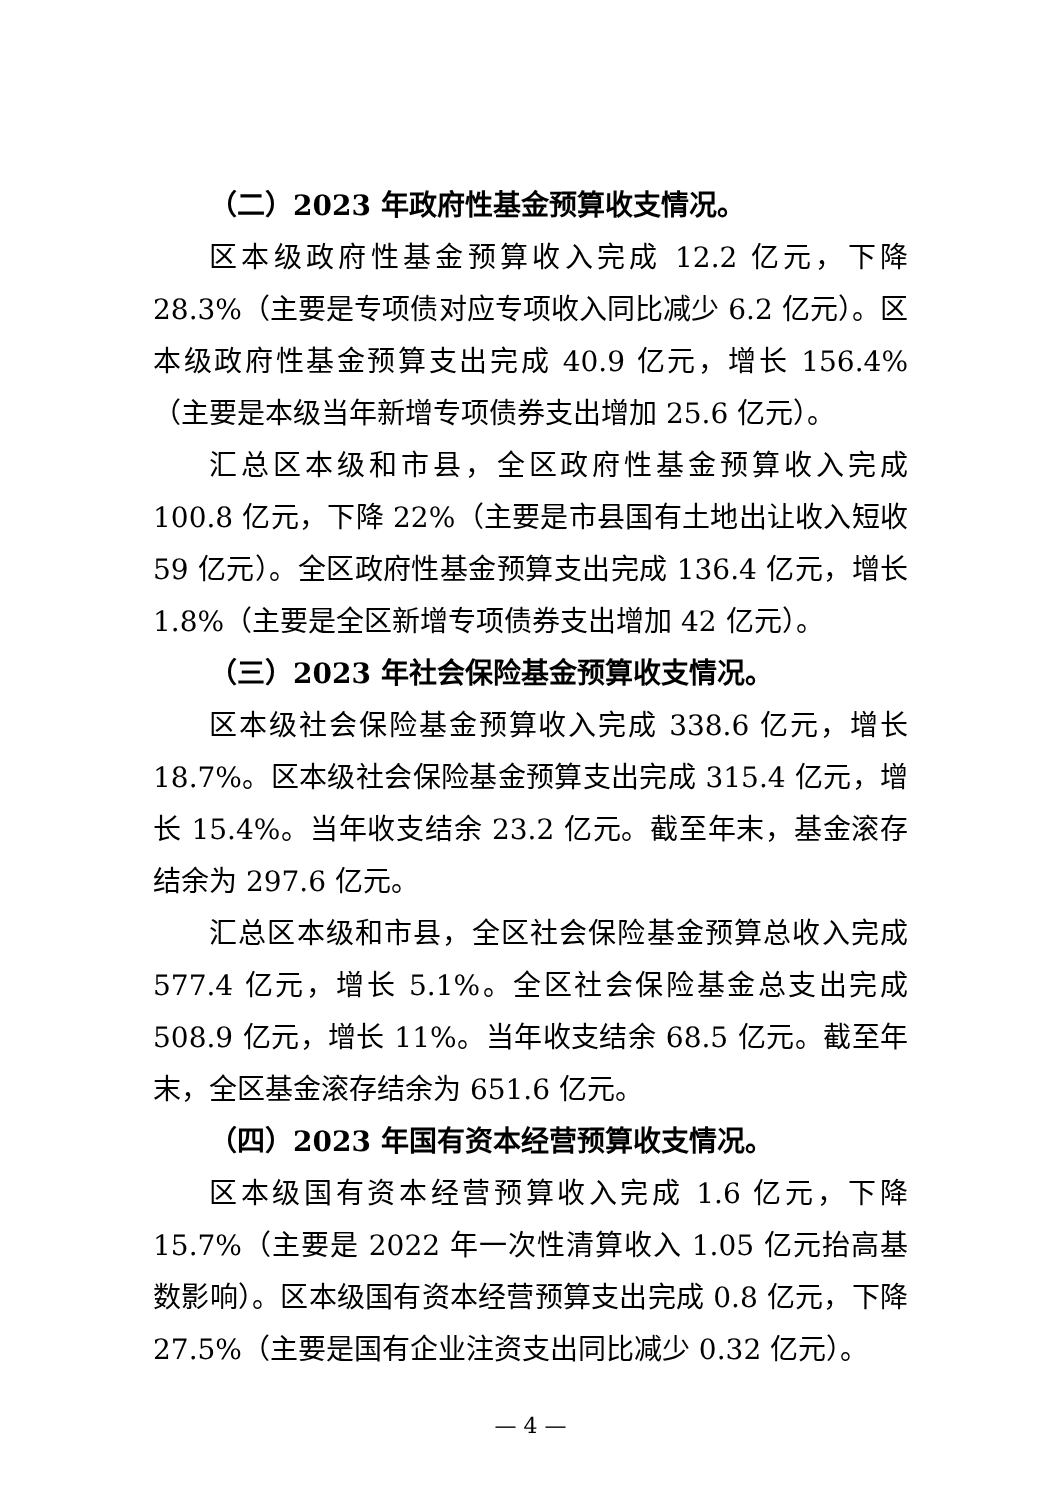（二）2023 年政府性基金预算收支情况。
区本级政府性基金预算收入完成 12.2 亿元，下降 28.3%（主要是专项债对应专项收入同比减少 6.2 亿元）。区本级政府性基金预算支出完成 40.9 亿元，增长 156.4%（主要是本级当年新增专项债券支出增加 25.6 亿元）。
汇总区本级和市县，全区政府性基金预算收入完成 100.8 亿元，下降 22%（主要是市县国有土地出让收入短收 59 亿元）。全区政府性基金预算支出完成 136.4 亿元，增长 1.8%（主要是全区新增专项债券支出增加 42 亿元）。
（三）2023 年社会保险基金预算收支情况。
区本级社会保险基金预算收入完成 338.6 亿元，增长 18.7%。区本级社会保险基金预算支出完成 315.4 亿元，增长 15.4%。当年收支结余 23.2 亿元。截至年末，基金滚存结余为 297.6 亿元。
汇总区本级和市县，全区社会保险基金预算总收入完成 577.4 亿元，增长 5.1%。全区社会保险基金总支出完成 508.9 亿元，增长 11%。当年收支结余 68.5 亿元。截至年末，全区基金滚存结余为 651.6 亿元。
（四）2023 年国有资本经营预算收支情况。
区本级国有资本经营预算收入完成 1.6 亿元，下降 15.7%（主要是 2022 年一次性清算收入 1.05 亿元抬高基数影响）。区本级国有资本经营预算支出完成 0.8 亿元，下降 27.5%（主要是国有企业注资支出同比减少 0.32 亿元）。
— 4 —